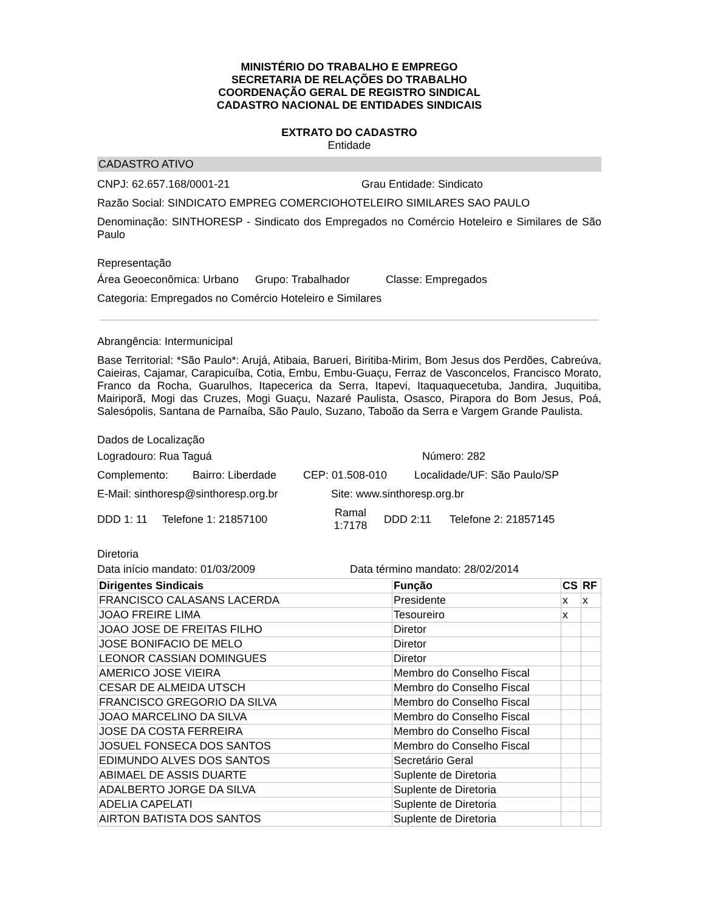MINISTÉRIO DO TRABALHO E EMPREGO
SECRETARIA DE RELAÇÕES DO TRABALHO
COORDENAÇÃO GERAL DE REGISTRO SINDICAL
CADASTRO NACIONAL DE ENTIDADES SINDICAIS
EXTRATO DO CADASTRO
Entidade
CADASTRO ATIVO
CNPJ: 62.657.168/0001-21 Grau Entidade: Sindicato
Razão Social: SINDICATO EMPREG COMERCIOHOTELEIRO SIMILARES SAO PAULO
Denominação: SINTHORESP - Sindicato dos Empregados no Comércio Hoteleiro e Similares de São Paulo
Representação
Área Geoeconômica: Urbano Grupo: Trabalhador Classe: Empregados
Categoria: Empregados no Comércio Hoteleiro e Similares
Abrangência: Intermunicipal
Base Territorial: *São Paulo*: Arujá, Atibaia, Barueri, Biritiba-Mirim, Bom Jesus dos Perdões, Cabreúva, Caieiras, Cajamar, Carapicuíba, Cotia, Embu, Embu-Guaçu, Ferraz de Vasconcelos, Francisco Morato, Franco da Rocha, Guarulhos, Itapecerica da Serra, Itapevi, Itaquaquecetuba, Jandira, Juquitiba, Mairiporã, Mogi das Cruzes, Mogi Guaçu, Nazaré Paulista, Osasco, Pirapora do Bom Jesus, Poá, Salesópolis, Santana de Parnaíba, São Paulo, Suzano, Taboão da Serra e Vargem Grande Paulista.
Dados de Localização
Logradouro: Rua Taguá Número: 282
Complemento: Bairro: Liberdade CEP: 01.508-010 Localidade/UF: São Paulo/SP
E-Mail: sinthoresp@sinthoresp.org.br Site: www.sinthoresp.org.br
DDD 1: 11 Telefone 1: 21857100 Ramal
1:7178 DDD 2:11 Telefone 2: 21857145
Diretoria
Data início mandato: 01/03/2009 Data término mandato: 28/02/2014
| Dirigentes Sindicais | Função | CS | RF |
| --- | --- | --- | --- |
| FRANCISCO CALASANS LACERDA | Presidente | x | x |
| JOAO FREIRE LIMA | Tesoureiro | x | |
| JOAO JOSE DE FREITAS FILHO | Diretor | | |
| JOSE BONIFACIO DE MELO | Diretor | | |
| LEONOR CASSIAN DOMINGUES | Diretor | | |
| AMERICO JOSE VIEIRA | Membro do Conselho Fiscal | | |
| CESAR DE ALMEIDA UTSCH | Membro do Conselho Fiscal | | |
| FRANCISCO GREGORIO DA SILVA | Membro do Conselho Fiscal | | |
| JOAO MARCELINO DA SILVA | Membro do Conselho Fiscal | | |
| JOSE DA COSTA FERREIRA | Membro do Conselho Fiscal | | |
| JOSUEL FONSECA DOS SANTOS | Membro do Conselho Fiscal | | |
| EDIMUNDO ALVES DOS SANTOS | Secretário Geral | | |
| ABIMAEL DE ASSIS DUARTE | Suplente de Diretoria | | |
| ADALBERTO JORGE DA SILVA | Suplente de Diretoria | | |
| ADELIA CAPELATI | Suplente de Diretoria | | |
| AIRTON BATISTA DOS SANTOS | Suplente de Diretoria | | |